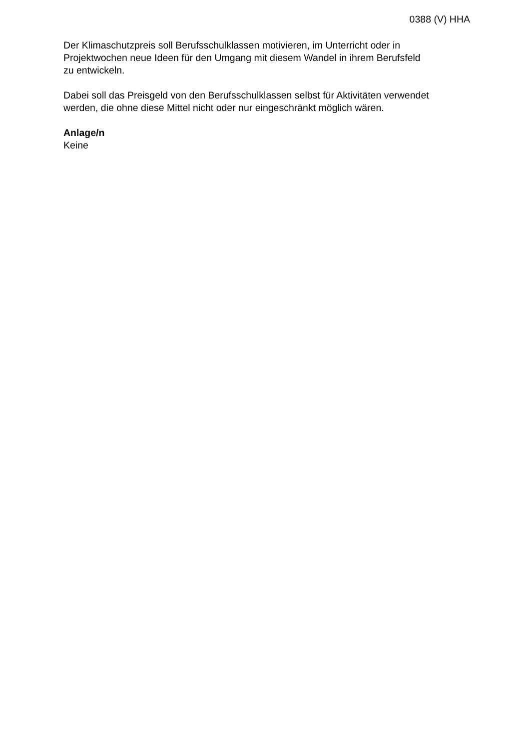0388 (V) HHA
Der Klimaschutzpreis soll Berufsschulklassen motivieren, im Unterricht oder in
Projektwochen neue Ideen für den Umgang mit diesem Wandel in ihrem Berufsfeld
zu entwickeln.
Dabei soll das Preisgeld von den Berufsschulklassen selbst für Aktivitäten verwendet
werden, die ohne diese Mittel nicht oder nur eingeschränkt möglich wären.
Anlage/n
Keine